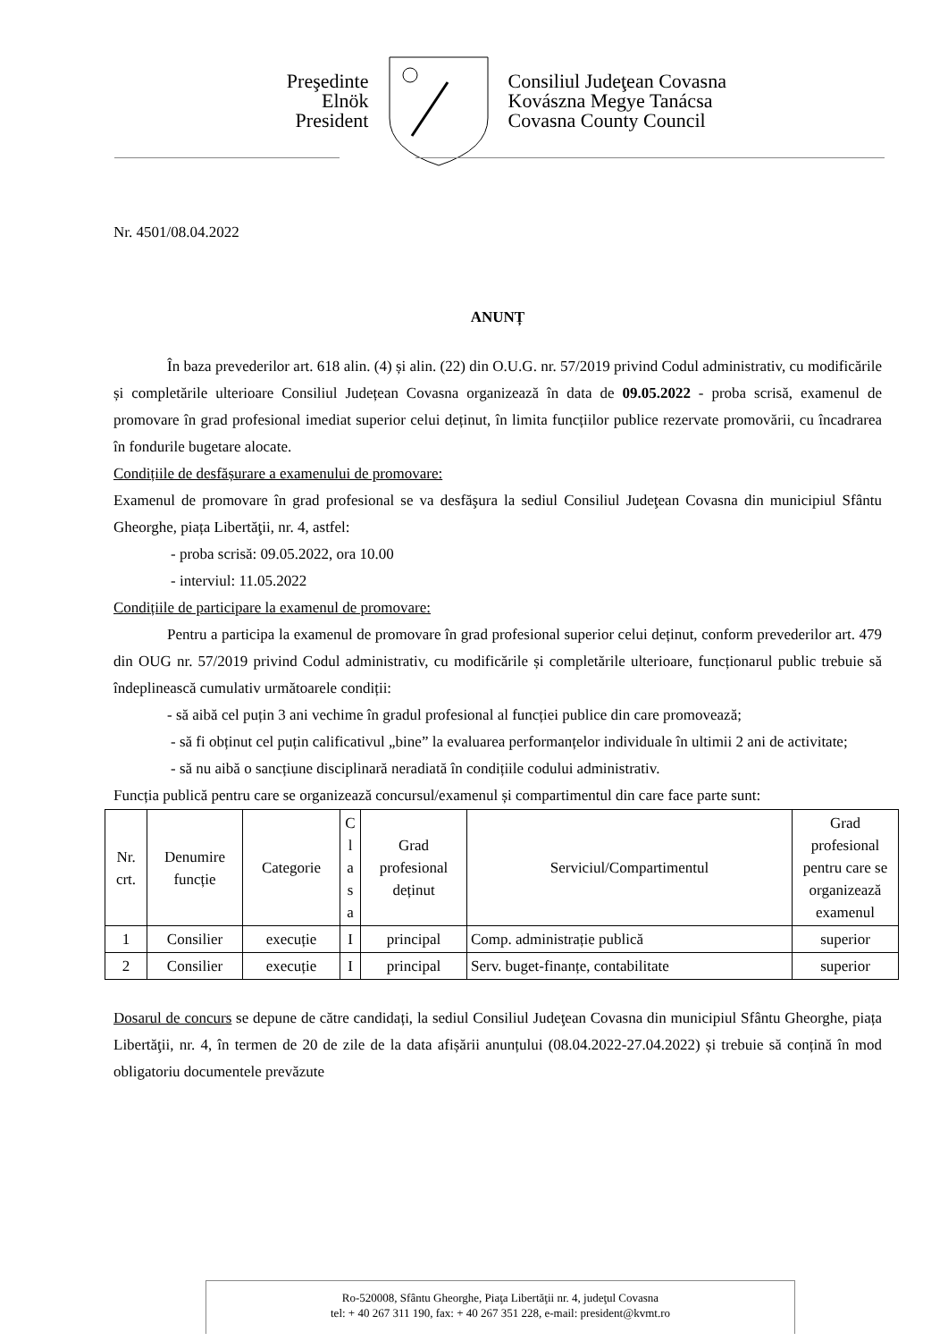Preşedinte
Elnök
President
Consiliul Judeţean Covasna
Kovászna Megye Tanácsa
Covasna County Council
Nr. 4501/08.04.2022
ANUNȚ
În baza prevederilor art. 618 alin. (4) și alin. (22) din O.U.G. nr. 57/2019 privind Codul administrativ, cu modificările și completările ulterioare Consiliul Județean Covasna organizează în data de 09.05.2022 - proba scrisă, examenul de promovare în grad profesional imediat superior celui deținut, în limita funcțiilor publice rezervate promovării, cu încadrarea în fondurile bugetare alocate.
Condițiile de desfășurare a examenului de promovare:
Examenul de promovare în grad profesional se va desfăşura la sediul Consiliul Judeţean Covasna din municipiul Sfântu Gheorghe, piața Libertăţii, nr. 4, astfel:
- proba scrisă: 09.05.2022, ora 10.00
- interviul: 11.05.2022
Condițiile de participare la examenul de promovare:
Pentru a participa la examenul de promovare în grad profesional superior celui deținut, conform prevederilor art. 479 din OUG nr. 57/2019 privind Codul administrativ, cu modificările și completările ulterioare, funcționarul public trebuie să îndeplinească cumulativ următoarele condiții:
- să aibă cel puțin 3 ani vechime în gradul profesional al funcției publice din care promovează;
- să fi obținut cel puțin calificativul „bine” la evaluarea performanțelor individuale în ultimii 2 ani de activitate;
- să nu aibă o sancțiune disciplinară neradiată în condițiile codului administrativ.
Funcția publică pentru care se organizează concursul/examenul și compartimentul din care face parte sunt:
| Nr. crt. | Denumire funcție | Categorie | C l a s a | Grad profesional deținut | Serviciul/Compartimentul | Grad profesional pentru care se organizează examenul |
| --- | --- | --- | --- | --- | --- | --- |
| 1 | Consilier | execuție | I | principal | Comp. administrație publică | superior |
| 2 | Consilier | execuție | I | principal | Serv. buget-finanțe, contabilitate | superior |
Dosarul de concurs se depune de către candidați, la sediul Consiliul Judeţean Covasna din municipiul Sfântu Gheorghe, piața Libertăţii, nr. 4, în termen de 20 de zile de la data afișării anunțului (08.04.2022-27.04.2022) și trebuie să conțină în mod obligatoriu documentele prevăzute
Ro-520008, Sfântu Gheorghe, Piaţa Libertăţii nr. 4, judeţul Covasna
tel: + 40 267 311 190, fax: + 40 267 351 228, e-mail: president@kvmt.ro